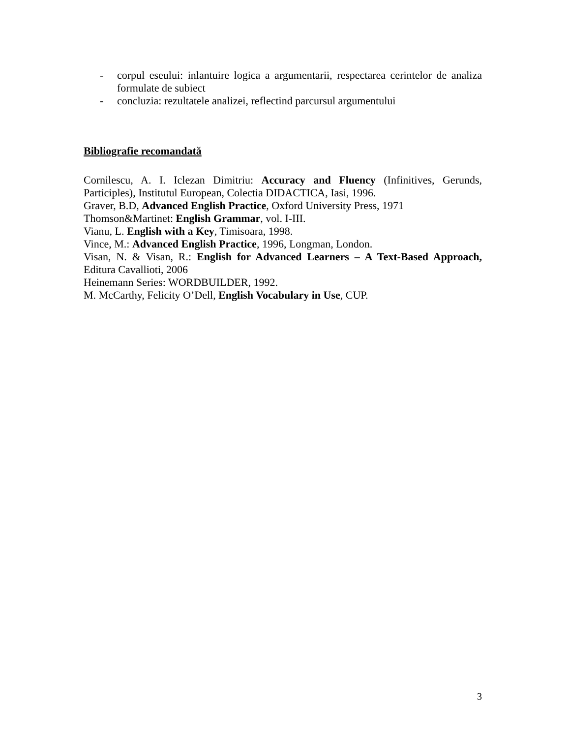- corpul eseului: inlantuire logica a argumentarii, respectarea cerintelor de analiza formulate de subiect
- concluzia: rezultatele analizei, reflectind parcursul argumentului
Bibliografie recomandată
Cornilescu, A. I. Iclezan Dimitriu: Accuracy and Fluency (Infinitives, Gerunds, Participles), Institutul European, Colectia DIDACTICA, Iasi, 1996.
Graver, B.D, Advanced English Practice, Oxford University Press, 1971
Thomson&Martinet: English Grammar, vol. I-III.
Vianu, L. English with a Key, Timisoara, 1998.
Vince, M.: Advanced English Practice, 1996, Longman, London.
Visan, N. & Visan, R.: English for Advanced Learners – A Text-Based Approach, Editura Cavallioti, 2006
Heinemann Series: WORDBUILDER, 1992.
M. McCarthy, Felicity O’Dell, English Vocabulary in Use, CUP.
3